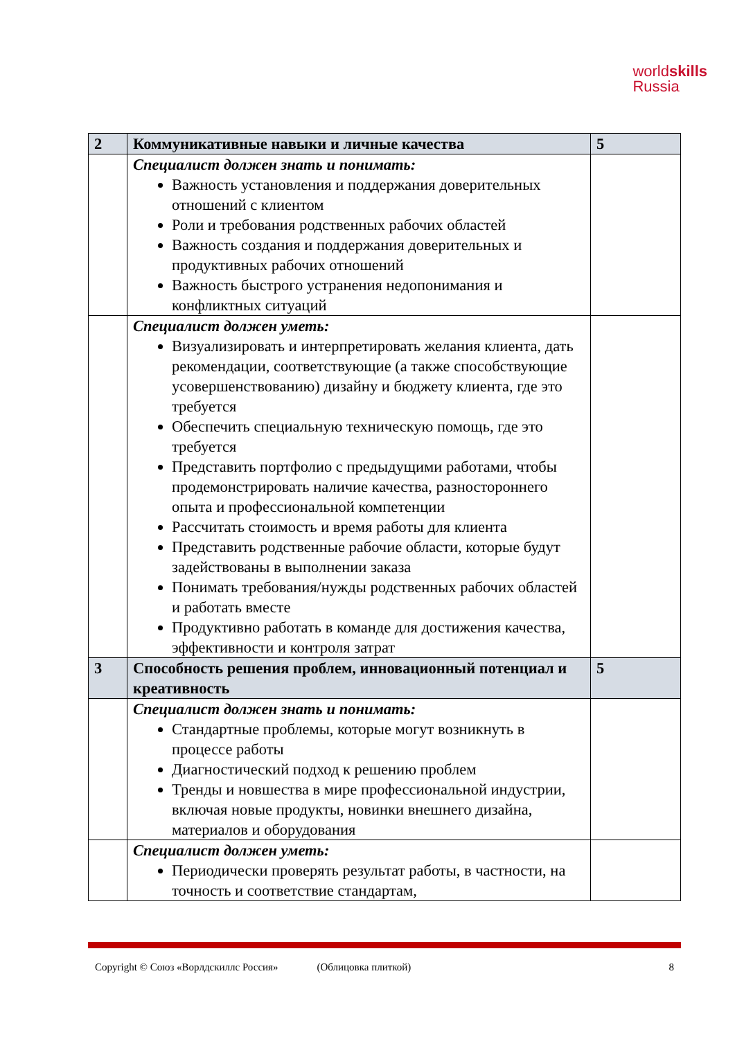worldskills
Russia
| 2 | Коммуникативные навыки и личные качества | 5 |
| | Специалист должен знать и понимать: Важность установления и поддержания доверительных отношений с клиентом Роли и требования родственных рабочих областей Важность создания и поддержания доверительных и продуктивных рабочих отношений Важность быстрого устранения недопонимания и конфликтных ситуаций | |
| | Специалист должен уметь: Визуализировать и интерпретировать желания клиента, дать рекомендации, соответствующие (а также способствующие усовершенствованию) дизайну и бюджету клиента, где это требуется Обеспечить специальную техническую помощь, где это требуется Представить портфолио с предыдущими работами, чтобы продемонстрировать наличие качества, разностороннего опыта и профессиональной компетенции Рассчитать стоимость и время работы для клиента Представить родственные рабочие области, которые будут задействованы в выполнении заказа Понимать требования/нужды родственных рабочих областей и работать вместе Продуктивно работать в команде для достижения качества, эффективности и контроля затрат | |
| 3 | Способность решения проблем, инновационный потенциал и креативность | 5 |
| | Специалист должен знать и понимать: Стандартные проблемы, которые могут возникнуть в процессе работы Диагностический подход к решению проблем Тренды и новшества в мире профессиональной индустрии, включая новые продукты, новинки внешнего дизайна, материалов и оборудования | |
| | Специалист должен уметь: Периодически проверять результат работы, в частности, на точность и соответствие стандартам, | |
Copyright © Союз «Ворлдскиллс Россия» (Облицовка плиткой) 8